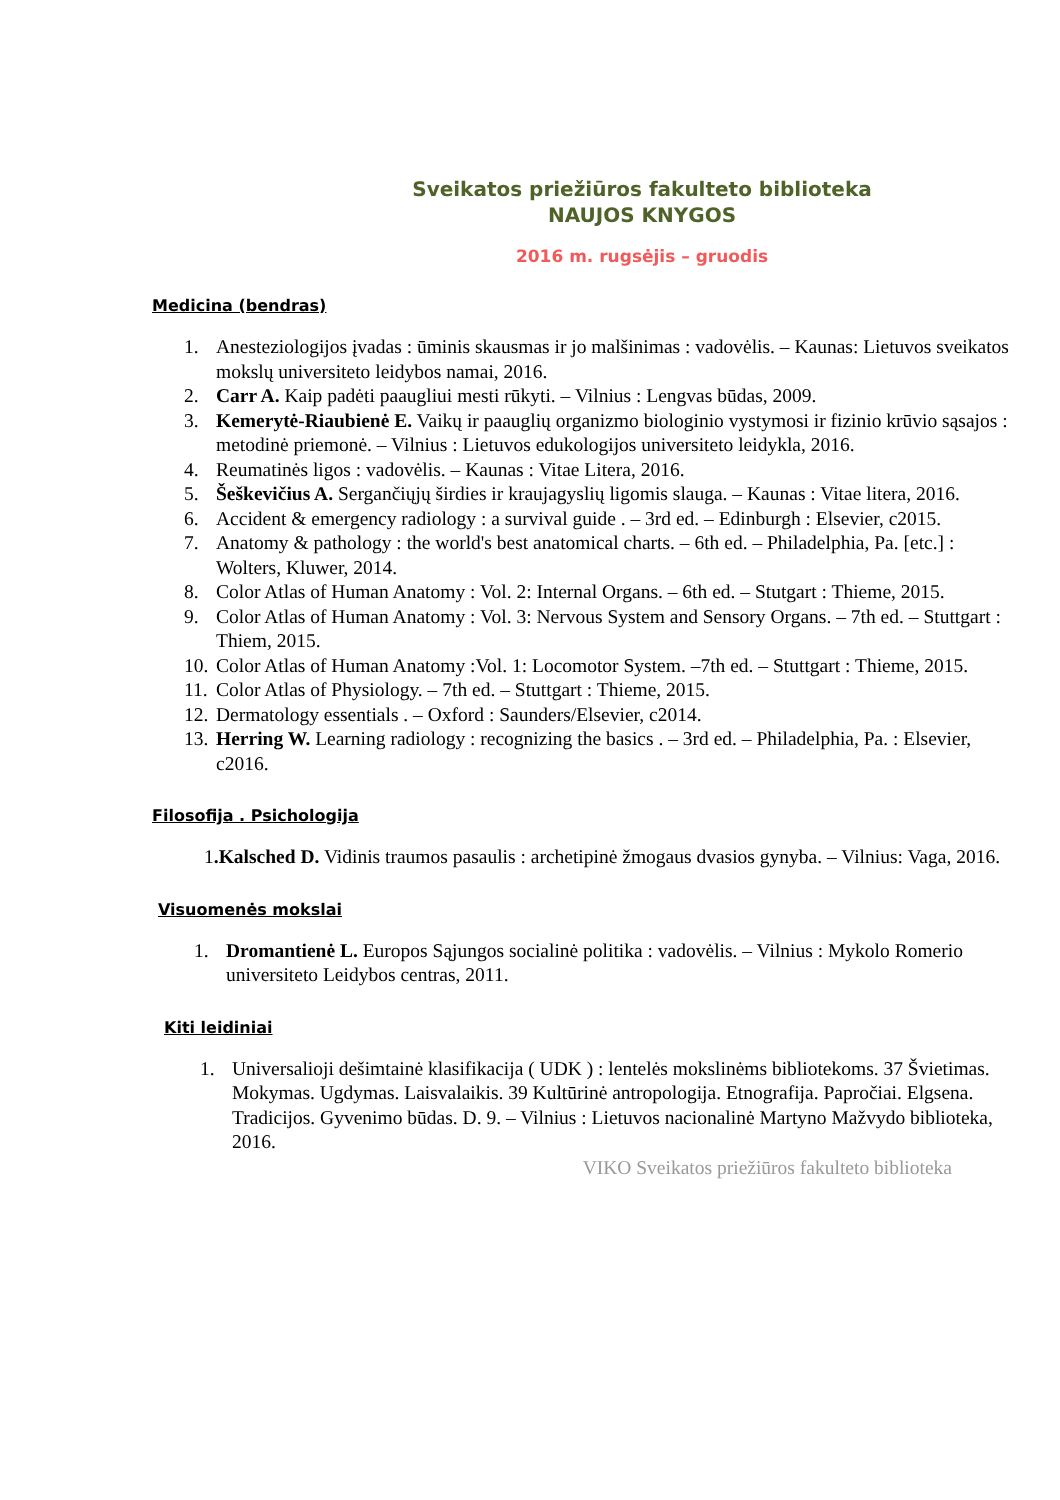Sveikatos priežiūros fakulteto biblioteka
NAUJOS KNYGOS
2016 m. rugsėjis – gruodis
Medicina (bendras)
1. Anesteziologijos įvadas : ūminis skausmas ir jo malšinimas : vadovėlis. – Kaunas: Lietuvos sveikatos mokslų universiteto leidybos namai, 2016.
2. Carr A. Kaip padėti paaugliui mesti rūkyti. – Vilnius : Lengvas būdas, 2009.
3. Kemerytė-Riaubienė E. Vaikų ir paauglių organizmo biologinio vystymosi ir fizinio krūvio sąsajos : metodinė priemonė. – Vilnius : Lietuvos edukologijos universiteto leidykla, 2016.
4. Reumatinės ligos : vadovėlis. – Kaunas : Vitae Litera, 2016.
5. Šeškevičius A. Sergančiųjų širdies ir kraujagyslių ligomis slauga. – Kaunas : Vitae litera, 2016.
6. Accident & emergency radiology : a survival guide . – 3rd ed. – Edinburgh : Elsevier, c2015.
7. Anatomy & pathology : the world's best anatomical charts. – 6th ed. – Philadelphia, Pa. [etc.] : Wolters, Kluwer, 2014.
8. Color Atlas of Human Anatomy : Vol. 2: Internal Organs. – 6th ed. – Stutgart : Thieme, 2015.
9. Color Atlas of Human Anatomy : Vol. 3: Nervous System and Sensory Organs. – 7th ed. – Stuttgart : Thiem, 2015.
10. Color Atlas of Human Anatomy :Vol. 1: Locomotor System. –7th ed. – Stuttgart : Thieme, 2015.
11. Color Atlas of Physiology. – 7th ed. – Stuttgart : Thieme, 2015.
12. Dermatology essentials . – Oxford : Saunders/Elsevier, c2014.
13. Herring W. Learning radiology : recognizing the basics . – 3rd ed. – Philadelphia, Pa. : Elsevier, c2016.
Filosofija . Psichologija
1.Kalsched D. Vidinis traumos pasaulis : archetipinė žmogaus dvasios gynyba. – Vilnius: Vaga, 2016.
Visuomenės mokslai
1. Dromantienė L. Europos Sąjungos socialinė politika : vadovėlis. – Vilnius : Mykolo Romerio universiteto Leidybos centras, 2011.
Kiti leidiniai
1. Universalioji dešimtainė klasifikacija ( UDK ) : lentelės mokslinėms bibliotekoms. 37 Švietimas. Mokymas. Ugdymas. Laisvalaikis. 39 Kultūrinė antropologija. Etnografija. Papročiai. Elgsena. Tradicijos. Gyvenimo būdas. D. 9. – Vilnius : Lietuvos nacionalinė Martyno Mažvydo biblioteka, 2016.
VIKO Sveikatos priežiūros fakulteto biblioteka